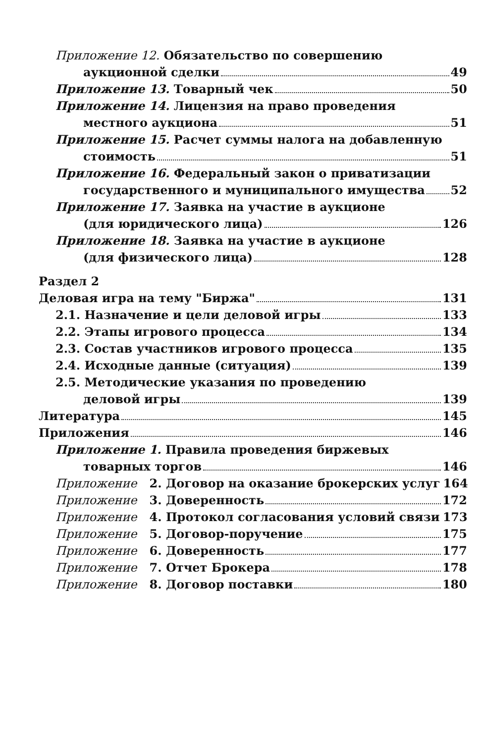Приложение 12. Обязательство по совершению
аукционной сделки 49
Приложение 13. Товарный чек 50
Приложение 14. Лицензия на право проведения
местного аукциона 51
Приложение 15. Расчет суммы налога на добавленную
стоимость 51
Приложение 16. Федеральный закон о приватизации
государственного и муниципального имущества 52
Приложение 17. Заявка на участие в аукционе
(для юридического лица) 126
Приложение 18. Заявка на участие в аукционе
(для физического лица) 128
Раздел 2
Деловая игра на тему "Биржа" 131
2.1. Назначение и цели деловой игры 133
2.2. Этапы игрового процесса 134
2.3. Состав участников игрового процесса 135
2.4. Исходные данные (ситуация) 139
2.5. Методические указания по проведению
деловой игры 139
Литература 145
Приложения 146
Приложение 1. Правила проведения биржевых
товарных торгов 146
Приложение 2. Договор на оказание брокерских услуг 164
Приложение 3. Доверенность 172
Приложение 4. Протокол согласования условий связи 173
Приложение 5. Договор-поручение 175
Приложение 6. Доверенность 177
Приложение 7. Отчет Брокера 178
Приложение 8. Договор поставки 180